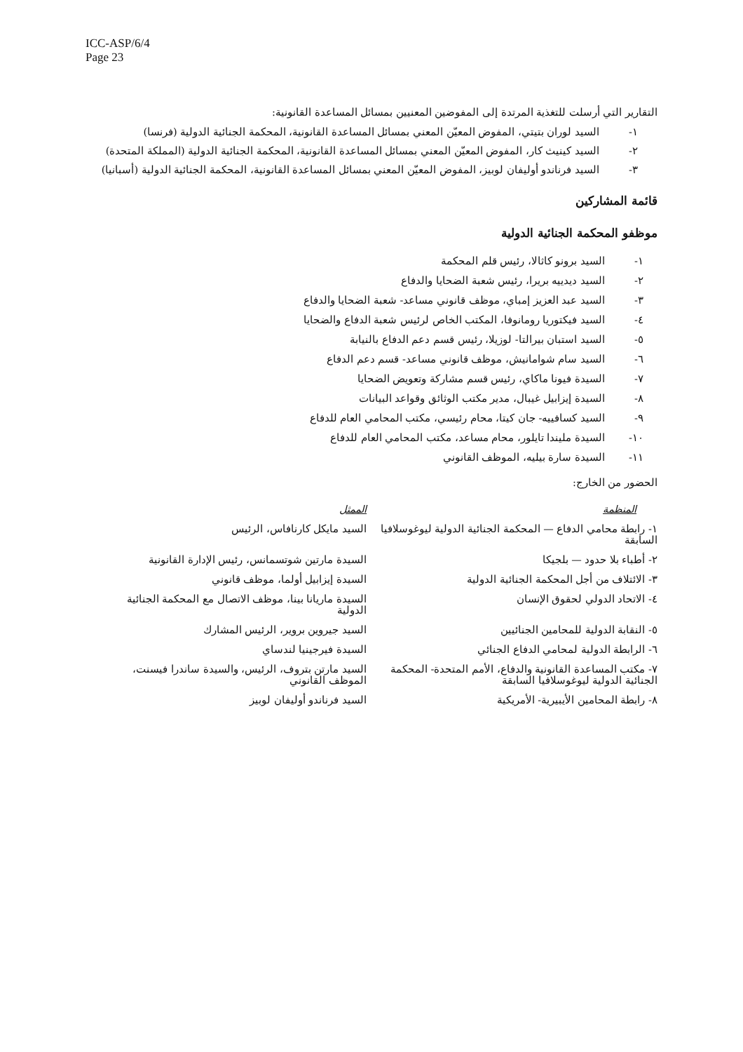ICC-ASP/6/4
Page 23
التقارير التي أرسلت للتغذية المرتدة إلى المفوضين المعنيين بمسائل المساعدة القانونية:
١- السيد لوران بتيتي، المفوض المعيّن المعني بمسائل المساعدة القانونية، المحكمة الجنائية الدولية (فرنسا)
٢- السيد كينيث كار، المفوض المعيّن المعني بمسائل المساعدة القانونية، المحكمة الجنائية الدولية (المملكة المتحدة)
٣- السيد فرناندو أوليفان لوبيز، المفوض المعيّن المعني بمسائل المساعدة القانونية، المحكمة الجنائية الدولية (أسبانيا)
قائمة المشاركين
موظفو المحكمة الجنائية الدولية
١- السيد برونو كاثالا، رئيس قلم المحكمة
٢- السيد ديدييه بريرا، رئيس شعبة الضحايا والدفاع
٣- السيد عبد العزيز إمباي، موظف قانوني مساعد- شعبة الضحايا والدفاع
٤- السيد فيكتوريا رومانوفا، المكتب الخاص لرئيس شعبة الدفاع والضحايا
٥- السيد استبان بيرالتا- لوزيلا، رئيس قسم دعم الدفاع بالنيابة
٦- السيد سام شوامانيش، موظف قانوني مساعد- قسم دعم الدفاع
٧- السيدة فيونا ماكاي، رئيس قسم مشاركة وتعويض الضحايا
٨- السيدة إيزابيل غيبال، مدير مكتب الوثائق وقواعد البيانات
٩- السيد كسافييه- جان كيتا، محام رئيسي، مكتب المحامي العام للدفاع
١٠- السيدة مليندا تايلور، محام مساعد، مكتب المحامي العام للدفاع
١١- السيدة سارة بيليه، الموظف القانوني
الحضور من الخارج:
| المنظمة | الممثل |
| --- | --- |
| ١- رابطة محامي الدفاع — المحكمة الجنائية الدولية ليوغوسلافيا السابقة | السيد مايكل كارنافاس، الرئيس |
| ٢- أطباء بلا حدود — بلجيكا | السيدة مارتين شوتسمانس، رئيس الإدارة القانونية |
| ٣- الائتلاف من أجل المحكمة الجنائية الدولية | السيدة إيزابيل أولما، موظف قانوني |
| ٤- الاتحاد الدولي لحقوق الإنسان | السيدة ماريانا بينا، موظف الاتصال مع المحكمة الجنائية الدولية |
| ٥- النقابة الدولية للمحامين الجنائيين | السيد جيروين بروير، الرئيس المشارك |
| ٦- الرابطة الدولية لمحامي الدفاع الجنائي | السيدة فيرجينيا لندساي |
| ٧- مكتب المساعدة القانونية والدفاع، الأمم المتحدة- المحكمة الجنائية الدولية ليوغوسلافيا السابقة | السيد مارتن بتروف، الرئيس، والسيدة ساندرا فيسنت، الموظف القانوني |
| ٨- رابطة المحامين الأيبيرية- الأمريكية | السيد فرناندو أوليفان لوبيز |